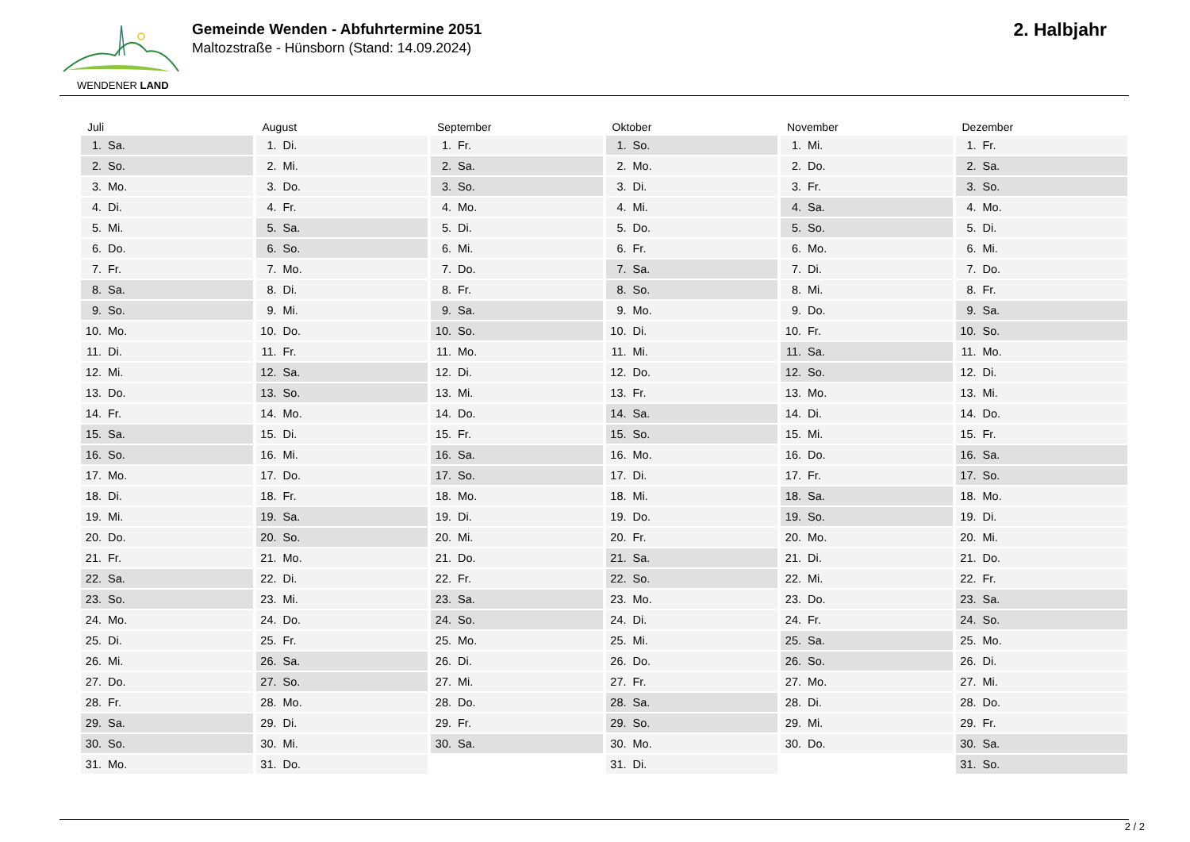WENDENER LAND
Gemeinde Wenden - Abfuhrtermine 2051
Maltozstraße - Hünsborn (Stand: 14.09.2024)
2. Halbjahr
Juli
| 1. | Sa. |
| 2. | So. |
| 3. | Mo. |
| 4. | Di. |
| 5. | Mi. |
| 6. | Do. |
| 7. | Fr. |
| 8. | Sa. |
| 9. | So. |
| 10. | Mo. |
| 11. | Di. |
| 12. | Mi. |
| 13. | Do. |
| 14. | Fr. |
| 15. | Sa. |
| 16. | So. |
| 17. | Mo. |
| 18. | Di. |
| 19. | Mi. |
| 20. | Do. |
| 21. | Fr. |
| 22. | Sa. |
| 23. | So. |
| 24. | Mo. |
| 25. | Di. |
| 26. | Mi. |
| 27. | Do. |
| 28. | Fr. |
| 29. | Sa. |
| 30. | So. |
| 31. | Mo. |
August
| 1. | Di. |
| 2. | Mi. |
| 3. | Do. |
| 4. | Fr. |
| 5. | Sa. |
| 6. | So. |
| 7. | Mo. |
| 8. | Di. |
| 9. | Mi. |
| 10. | Do. |
| 11. | Fr. |
| 12. | Sa. |
| 13. | So. |
| 14. | Mo. |
| 15. | Di. |
| 16. | Mi. |
| 17. | Do. |
| 18. | Fr. |
| 19. | Sa. |
| 20. | So. |
| 21. | Mo. |
| 22. | Di. |
| 23. | Mi. |
| 24. | Do. |
| 25. | Fr. |
| 26. | Sa. |
| 27. | So. |
| 28. | Mo. |
| 29. | Di. |
| 30. | Mi. |
| 31. | Do. |
September
| 1. | Fr. |
| 2. | Sa. |
| 3. | So. |
| 4. | Mo. |
| 5. | Di. |
| 6. | Mi. |
| 7. | Do. |
| 8. | Fr. |
| 9. | Sa. |
| 10. | So. |
| 11. | Mo. |
| 12. | Di. |
| 13. | Mi. |
| 14. | Do. |
| 15. | Fr. |
| 16. | Sa. |
| 17. | So. |
| 18. | Mo. |
| 19. | Di. |
| 20. | Mi. |
| 21. | Do. |
| 22. | Fr. |
| 23. | Sa. |
| 24. | So. |
| 25. | Mo. |
| 26. | Di. |
| 27. | Mi. |
| 28. | Do. |
| 29. | Fr. |
| 30. | Sa. |
Oktober
| 1. | So. |
| 2. | Mo. |
| 3. | Di. |
| 4. | Mi. |
| 5. | Do. |
| 6. | Fr. |
| 7. | Sa. |
| 8. | So. |
| 9. | Mo. |
| 10. | Di. |
| 11. | Mi. |
| 12. | Do. |
| 13. | Fr. |
| 14. | Sa. |
| 15. | So. |
| 16. | Mo. |
| 17. | Di. |
| 18. | Mi. |
| 19. | Do. |
| 20. | Fr. |
| 21. | Sa. |
| 22. | So. |
| 23. | Mo. |
| 24. | Di. |
| 25. | Mi. |
| 26. | Do. |
| 27. | Fr. |
| 28. | Sa. |
| 29. | So. |
| 30. | Mo. |
| 31. | Di. |
November
| 1. | Mi. |
| 2. | Do. |
| 3. | Fr. |
| 4. | Sa. |
| 5. | So. |
| 6. | Mo. |
| 7. | Di. |
| 8. | Mi. |
| 9. | Do. |
| 10. | Fr. |
| 11. | Sa. |
| 12. | So. |
| 13. | Mo. |
| 14. | Di. |
| 15. | Mi. |
| 16. | Do. |
| 17. | Fr. |
| 18. | Sa. |
| 19. | So. |
| 20. | Mo. |
| 21. | Di. |
| 22. | Mi. |
| 23. | Do. |
| 24. | Fr. |
| 25. | Sa. |
| 26. | So. |
| 27. | Mo. |
| 28. | Di. |
| 29. | Mi. |
| 30. | Do. |
Dezember
| 1. | Fr. |
| 2. | Sa. |
| 3. | So. |
| 4. | Mo. |
| 5. | Di. |
| 6. | Mi. |
| 7. | Do. |
| 8. | Fr. |
| 9. | Sa. |
| 10. | So. |
| 11. | Mo. |
| 12. | Di. |
| 13. | Mi. |
| 14. | Do. |
| 15. | Fr. |
| 16. | Sa. |
| 17. | So. |
| 18. | Mo. |
| 19. | Di. |
| 20. | Mi. |
| 21. | Do. |
| 22. | Fr. |
| 23. | Sa. |
| 24. | So. |
| 25. | Mo. |
| 26. | Di. |
| 27. | Mi. |
| 28. | Do. |
| 29. | Fr. |
| 30. | Sa. |
| 31. | So. |
2 / 2